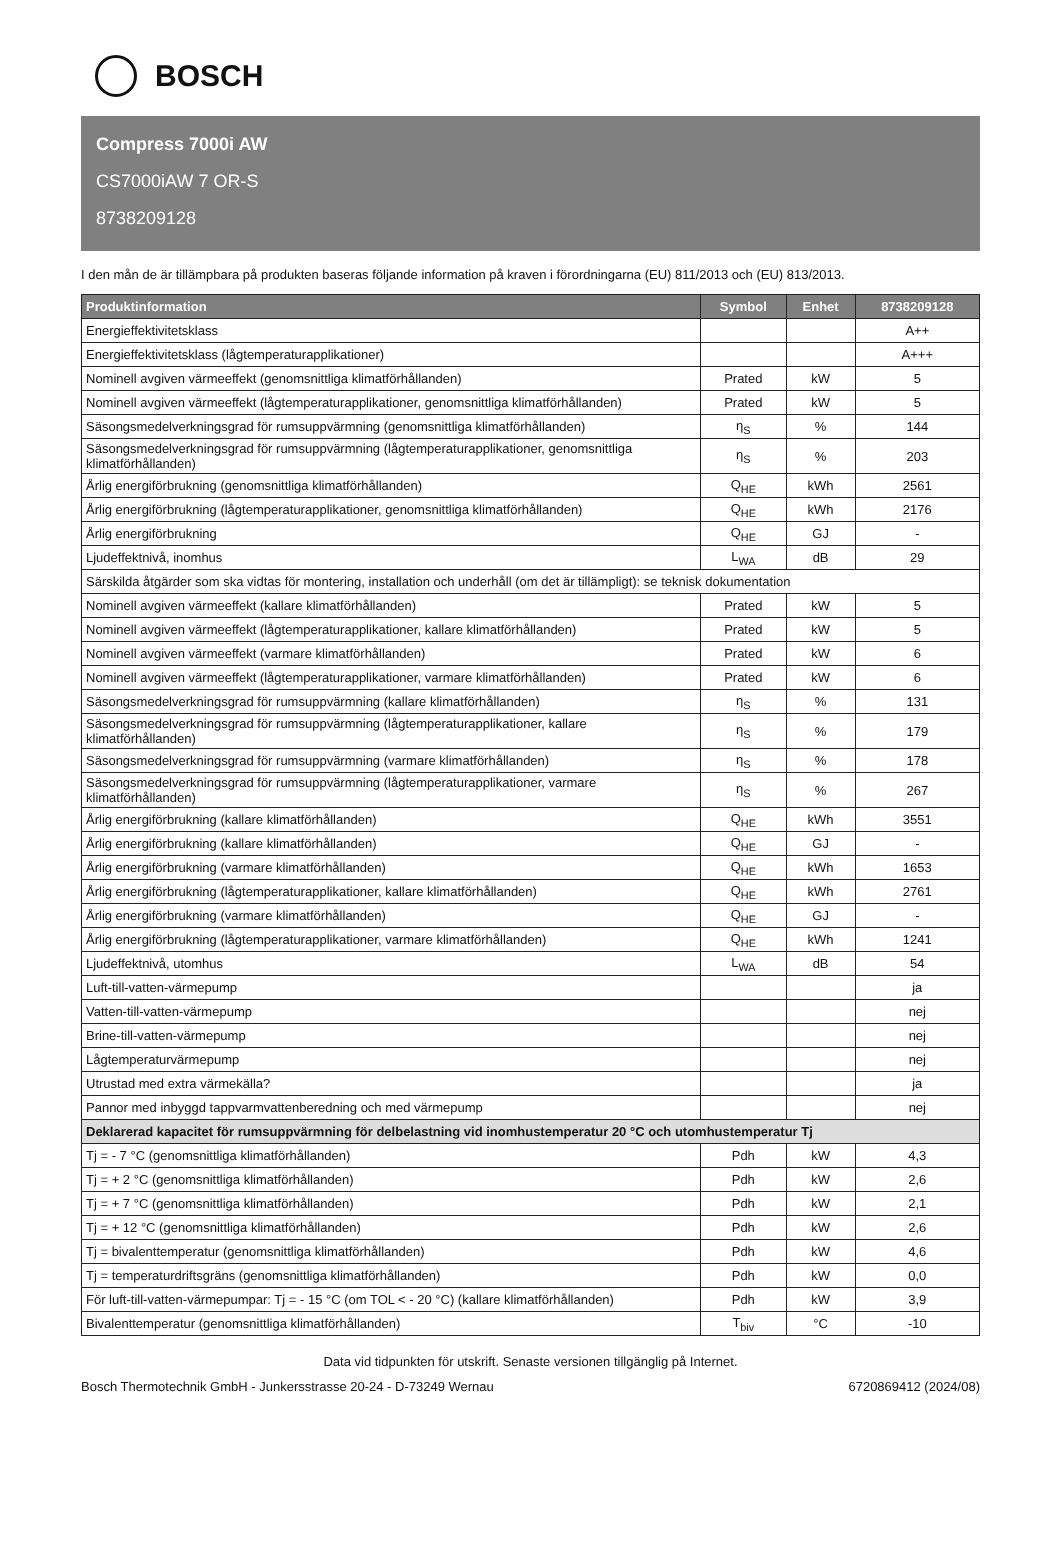BOSCH
Compress 7000i AW
CS7000iAW 7 OR-S
8738209128
I den mån de är tillämpbara på produkten baseras följande information på kraven i förordningarna (EU) 811/2013 och (EU) 813/2013.
| Produktinformation | Symbol | Enhet | 8738209128 |
| --- | --- | --- | --- |
| Energieffektivitetsklass | | | A++ |
| Energieffektivitetsklass (lågtemperaturapplikationer) | | | A+++ |
| Nominell avgiven värmeeffekt (genomsnittliga klimatförhållanden) | Prated | kW | 5 |
| Nominell avgiven värmeeffekt (lågtemperaturapplikationer, genomsnittliga klimatförhållanden) | Prated | kW | 5 |
| Säsongsmedelverkningsgrad för rumsuppvärmning (genomsnittliga klimatförhållanden) | η<sub>S</sub> | % | 144 |
| Säsongsmedelverkningsgrad för rumsuppvärmning (lågtemperaturapplikationer, genomsnittliga klimatförhållanden) | η<sub>S</sub> | % | 203 |
| Årlig energiförbrukning (genomsnittliga klimatförhållanden) | Q<sub>HE</sub> | kWh | 2561 |
| Årlig energiförbrukning (lågtemperaturapplikationer, genomsnittliga klimatförhållanden) | Q<sub>HE</sub> | kWh | 2176 |
| Årlig energiförbrukning | Q<sub>HE</sub> | GJ | - |
| Ljudeffektnivå, inomhus | L<sub>WA</sub> | dB | 29 |
| Särskilda åtgärder som ska vidtas för montering, installation och underhåll (om det är tillämpligt): se teknisk dokumentation | | | |
| Nominell avgiven värmeeffekt (kallare klimatförhållanden) | Prated | kW | 5 |
| Nominell avgiven värmeeffekt (lågtemperaturapplikationer, kallare klimatförhållanden) | Prated | kW | 5 |
| Nominell avgiven värmeeffekt (varmare klimatförhållanden) | Prated | kW | 6 |
| Nominell avgiven värmeeffekt (lågtemperaturapplikationer, varmare klimatförhållanden) | Prated | kW | 6 |
| Säsongsmedelverkningsgrad för rumsuppvärmning (kallare klimatförhållanden) | η<sub>S</sub> | % | 131 |
| Säsongsmedelverkningsgrad för rumsuppvärmning (lågtemperaturapplikationer, kallare klimatförhållanden) | η<sub>S</sub> | % | 179 |
| Säsongsmedelverkningsgrad för rumsuppvärmning (varmare klimatförhållanden) | η<sub>S</sub> | % | 178 |
| Säsongsmedelverkningsgrad för rumsuppvärmning (lågtemperaturapplikationer, varmare klimatförhållanden) | η<sub>S</sub> | % | 267 |
| Årlig energiförbrukning (kallare klimatförhållanden) | Q<sub>HE</sub> | kWh | 3551 |
| Årlig energiförbrukning (kallare klimatförhållanden) | Q<sub>HE</sub> | GJ | - |
| Årlig energiförbrukning (varmare klimatförhållanden) | Q<sub>HE</sub> | kWh | 1653 |
| Årlig energiförbrukning (lågtemperaturapplikationer, kallare klimatförhållanden) | Q<sub>HE</sub> | kWh | 2761 |
| Årlig energiförbrukning (varmare klimatförhållanden) | Q<sub>HE</sub> | GJ | - |
| Årlig energiförbrukning (lågtemperaturapplikationer, varmare klimatförhållanden) | Q<sub>HE</sub> | kWh | 1241 |
| Ljudeffektnivå, utomhus | L<sub>WA</sub> | dB | 54 |
| Luft-till-vatten-värmepump | | | ja |
| Vatten-till-vatten-värmepump | | | nej |
| Brine-till-vatten-värmepump | | | nej |
| Lågtemperaturvärmepump | | | nej |
| Utrustad med extra värmekälla? | | | ja |
| Pannor med inbyggd tappvarmvattenberedning och med värmepump | | | nej |
| Deklarerad kapacitet för rumsuppvärmning för delbelastning vid inomhustemperatur 20 °C och utomhustemperatur Tj | | | |
| Tj = - 7 °C (genomsnittliga klimatförhållanden) | Pdh | kW | 4,3 |
| Tj = + 2 °C (genomsnittliga klimatförhållanden) | Pdh | kW | 2,6 |
| Tj = + 7 °C (genomsnittliga klimatförhållanden) | Pdh | kW | 2,1 |
| Tj = + 12 °C (genomsnittliga klimatförhållanden) | Pdh | kW | 2,6 |
| Tj = bivalenttemperatur (genomsnittliga klimatförhållanden) | Pdh | kW | 4,6 |
| Tj = temperaturdriftsgräns (genomsnittliga klimatförhållanden) | Pdh | kW | 0,0 |
| För luft-till-vatten-värmepumpar: Tj = - 15 °C (om TOL < - 20 °C) (kallare klimatförhållanden) | Pdh | kW | 3,9 |
| Bivalenttemperatur (genomsnittliga klimatförhållanden) | T<sub>biv</sub> | °C | -10 |
Data vid tidpunkten för utskrift. Senaste versionen tillgänglig på Internet.
Bosch Thermotechnik GmbH - Junkersstrasse 20-24 - D-73249 Wernau 6720869412 (2024/08)